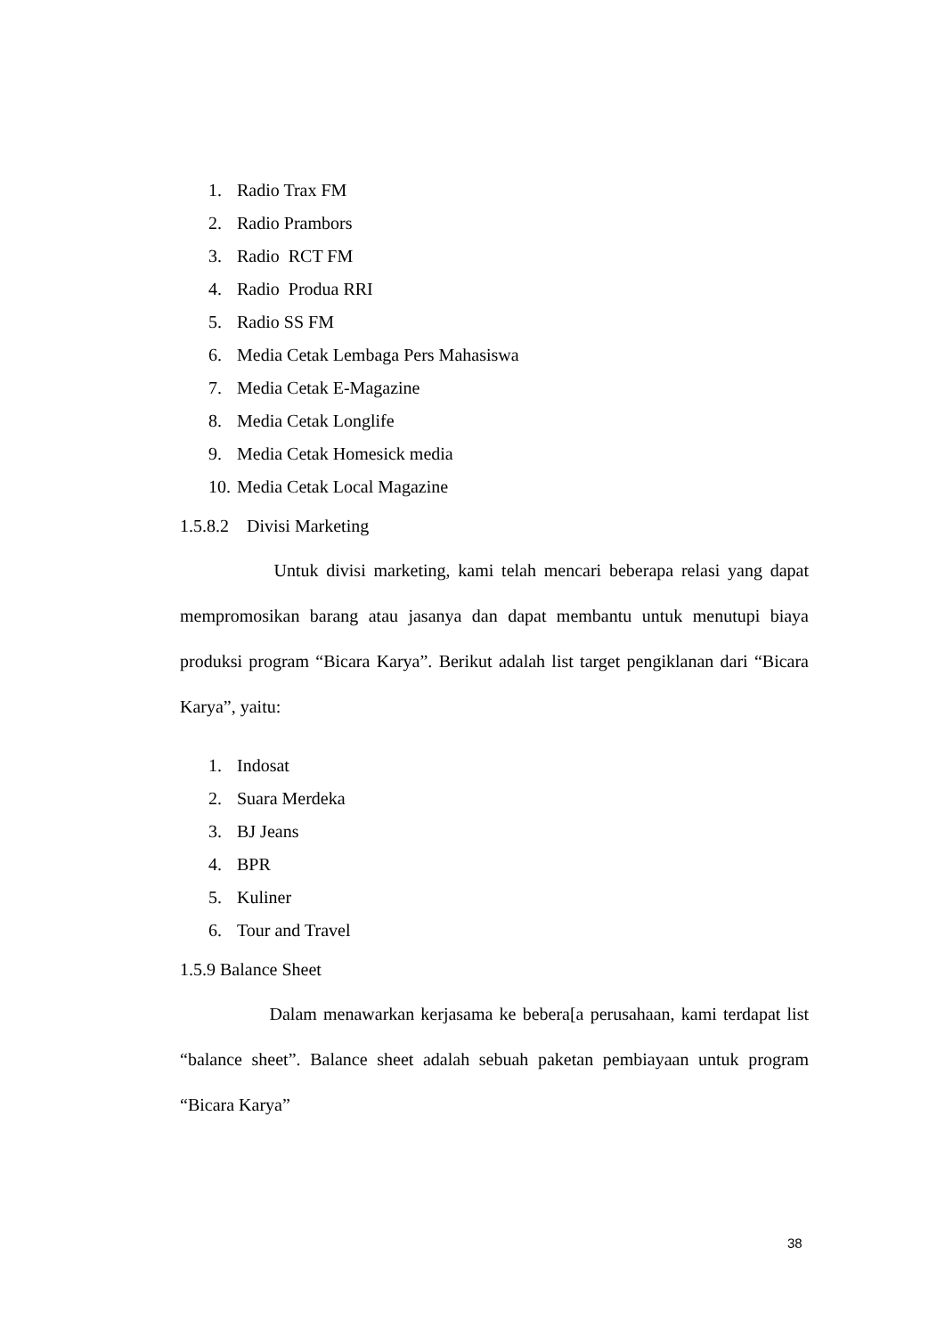1. Radio Trax FM
2. Radio Prambors
3. Radio RCT FM
4. Radio Produa RRI
5. Radio SS FM
6. Media Cetak Lembaga Pers Mahasiswa
7. Media Cetak E-Magazine
8. Media Cetak Longlife
9. Media Cetak Homesick media
10. Media Cetak Local Magazine
1.5.8.2 Divisi Marketing
Untuk divisi marketing, kami telah mencari beberapa relasi yang dapat mempromosikan barang atau jasanya dan dapat membantu untuk menutupi biaya produksi program “Bicara Karya”. Berikut adalah list target pengiklanan dari “Bicara Karya”, yaitu:
1. Indosat
2. Suara Merdeka
3. BJ Jeans
4. BPR
5. Kuliner
6. Tour and Travel
1.5.9 Balance Sheet
Dalam menawarkan kerjasama ke bebera[a perusahaan, kami terdapat list “balance sheet”. Balance sheet adalah sebuah paketan pembiayaan untuk program “Bicara Karya”
38